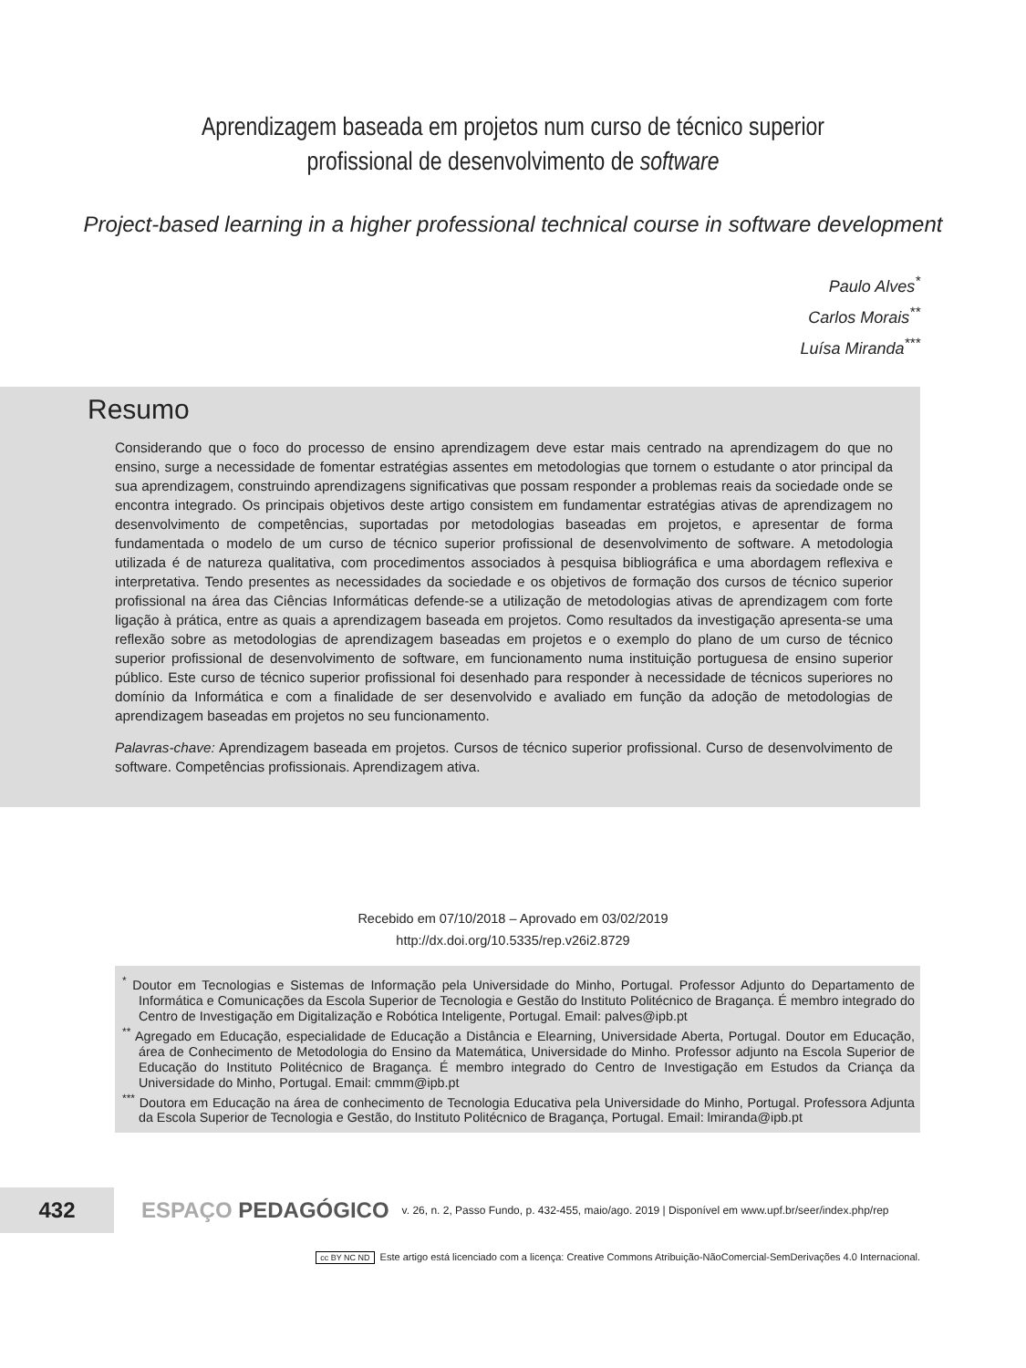Aprendizagem baseada em projetos num curso de técnico superior
profissional de desenvolvimento de software
Project-based learning in a higher professional technical course in software development
Paulo Alves<sup>*</sup>
Carlos Morais<sup>**</sup>
Luísa Miranda<sup>***</sup>
Resumo
Considerando que o foco do processo de ensino aprendizagem deve estar mais centrado na aprendizagem do que no ensino, surge a necessidade de fomentar estratégias assentes em metodologias que tornem o estudante o ator principal da sua aprendizagem, construindo aprendizagens significativas que possam responder a problemas reais da sociedade onde se encontra integrado. Os principais objetivos deste artigo consistem em fundamentar estratégias ativas de aprendizagem no desenvolvimento de competências, suportadas por metodologias baseadas em projetos, e apresentar de forma fundamentada o modelo de um curso de técnico superior profissional de desenvolvimento de software. A metodologia utilizada é de natureza qualitativa, com procedimentos associados à pesquisa bibliográfica e uma abordagem reflexiva e interpretativa. Tendo presentes as necessidades da sociedade e os objetivos de formação dos cursos de técnico superior profissional na área das Ciências Informáticas defende-se a utilização de metodologias ativas de aprendizagem com forte ligação à prática, entre as quais a aprendizagem baseada em projetos. Como resultados da investigação apresenta-se uma reflexão sobre as metodologias de aprendizagem baseadas em projetos e o exemplo do plano de um curso de técnico superior profissional de desenvolvimento de software, em funcionamento numa instituição portuguesa de ensino superior público. Este curso de técnico superior profissional foi desenhado para responder à necessidade de técnicos superiores no domínio da Informática e com a finalidade de ser desenvolvido e avaliado em função da adoção de metodologias de aprendizagem baseadas em projetos no seu funcionamento.
Palavras-chave: Aprendizagem baseada em projetos. Cursos de técnico superior profissional. Curso de desenvolvimento de software. Competências profissionais. Aprendizagem ativa.
Recebido em 07/10/2018 – Aprovado em 03/02/2019
http://dx.doi.org/10.5335/rep.v26i2.8729
<sup>*</sup> Doutor em Tecnologias e Sistemas de Informação pela Universidade do Minho, Portugal. Professor Adjunto do Departamento de Informática e Comunicações da Escola Superior de Tecnologia e Gestão do Instituto Politécnico de Bragança. É membro integrado do Centro de Investigação em Digitalização e Robótica Inteligente, Portugal. Email: palves@ipb.pt
<sup>**</sup> Agregado em Educação, especialidade de Educação a Distância e Elearning, Universidade Aberta, Portugal. Doutor em Educação, área de Conhecimento de Metodologia do Ensino da Matemática, Universidade do Minho. Professor adjunto na Escola Superior de Educação do Instituto Politécnico de Bragança. É membro integrado do Centro de Investigação em Estudos da Criança da Universidade do Minho, Portugal. Email: cmmm@ipb.pt
<sup>***</sup> Doutora em Educação na área de conhecimento de Tecnologia Educativa pela Universidade do Minho, Portugal. Professora Adjunta da Escola Superior de Tecnologia e Gestão, do Instituto Politécnico de Bragança, Portugal. Email: lmiranda@ipb.pt
432
ESPAÇO PEDAGÓGICO
v. 26, n. 2, Passo Fundo, p. 432-455, maio/ago. 2019 | Disponível em www.upf.br/seer/index.php/rep
cc BY NC ND Este artigo está licenciado com a licença: Creative Commons Atribuição-NãoComercial-SemDerivações 4.0 Internacional.